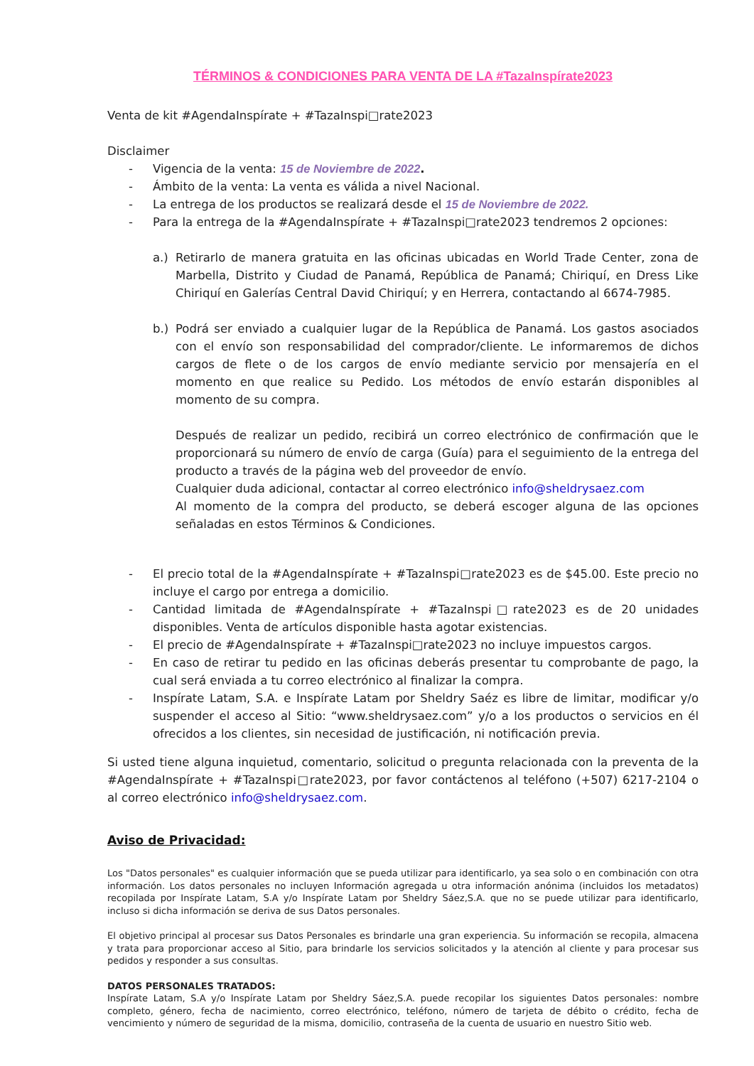TÉRMINOS & CONDICIONES PARA VENTA DE LA #TazaInspírate2023
Venta de kit #AgendaInspírate + #TazaInspi□rate2023
Disclaimer
- Vigencia de la venta: 15 de Noviembre de 2022.
- Ámbito de la venta: La venta es válida a nivel Nacional.
- La entrega de los productos se realizará desde el 15 de Noviembre de 2022.
- Para la entrega de la #AgendaInspírate + #TazaInspi□rate2023 tendremos 2 opciones:
a.) Retirarlo de manera gratuita en las oficinas ubicadas en World Trade Center, zona de Marbella, Distrito y Ciudad de Panamá, República de Panamá; Chiriquí, en Dress Like Chiriquí en Galerías Central David Chiriquí; y en Herrera, contactando al 6674-7985.
b.) Podrá ser enviado a cualquier lugar de la República de Panamá. Los gastos asociados con el envío son responsabilidad del comprador/cliente. Le informaremos de dichos cargos de flete o de los cargos de envío mediante servicio por mensajería en el momento en que realice su Pedido. Los métodos de envío estarán disponibles al momento de su compra.
Después de realizar un pedido, recibirá un correo electrónico de confirmación que le proporcionará su número de envío de carga (Guía) para el seguimiento de la entrega del producto a través de la página web del proveedor de envío.
Cualquier duda adicional, contactar al correo electrónico info@sheldrysaez.com
Al momento de la compra del producto, se deberá escoger alguna de las opciones señaladas en estos Términos & Condiciones.
- El precio total de la #AgendaInspírate + #TazaInspi□rate2023 es de $45.00. Este precio no incluye el cargo por entrega a domicilio.
- Cantidad limitada de #AgendaInspírate + #TazaInspi□rate2023 es de 20 unidades disponibles. Venta de artículos disponible hasta agotar existencias.
- El precio de #AgendaInspírate + #TazaInspi□rate2023 no incluye impuestos cargos.
- En caso de retirar tu pedido en las oficinas deberás presentar tu comprobante de pago, la cual será enviada a tu correo electrónico al finalizar la compra.
- Inspírate Latam, S.A. e Inspírate Latam por Sheldry Saéz es libre de limitar, modificar y/o suspender el acceso al Sitio: “www.sheldrysaez.com” y/o a los productos o servicios en él ofrecidos a los clientes, sin necesidad de justificación, ni notificación previa.
Si usted tiene alguna inquietud, comentario, solicitud o pregunta relacionada con la preventa de la #AgendaInspírate + #TazaInspi□rate2023, por favor contáctenos al teléfono (+507) 6217-2104 o al correo electrónico info@sheldrysaez.com.
Aviso de Privacidad:
Los "Datos personales" es cualquier información que se pueda utilizar para identificarlo, ya sea solo o en combinación con otra información. Los datos personales no incluyen Información agregada u otra información anónima (incluidos los metadatos) recopilada por Inspírate Latam, S.A y/o Inspírate Latam por Sheldry Sáez,S.A. que no se puede utilizar para identificarlo, incluso si dicha información se deriva de sus Datos personales.
El objetivo principal al procesar sus Datos Personales es brindarle una gran experiencia. Su información se recopila, almacena y trata para proporcionar acceso al Sitio, para brindarle los servicios solicitados y la atención al cliente y para procesar sus pedidos y responder a sus consultas.
DATOS PERSONALES TRATADOS:
Inspírate Latam, S.A y/o Inspírate Latam por Sheldry Sáez,S.A. puede recopilar los siguientes Datos personales: nombre completo, género, fecha de nacimiento, correo electrónico, teléfono, número de tarjeta de débito o crédito, fecha de vencimiento y número de seguridad de la misma, domicilio, contraseña de la cuenta de usuario en nuestro Sitio web.